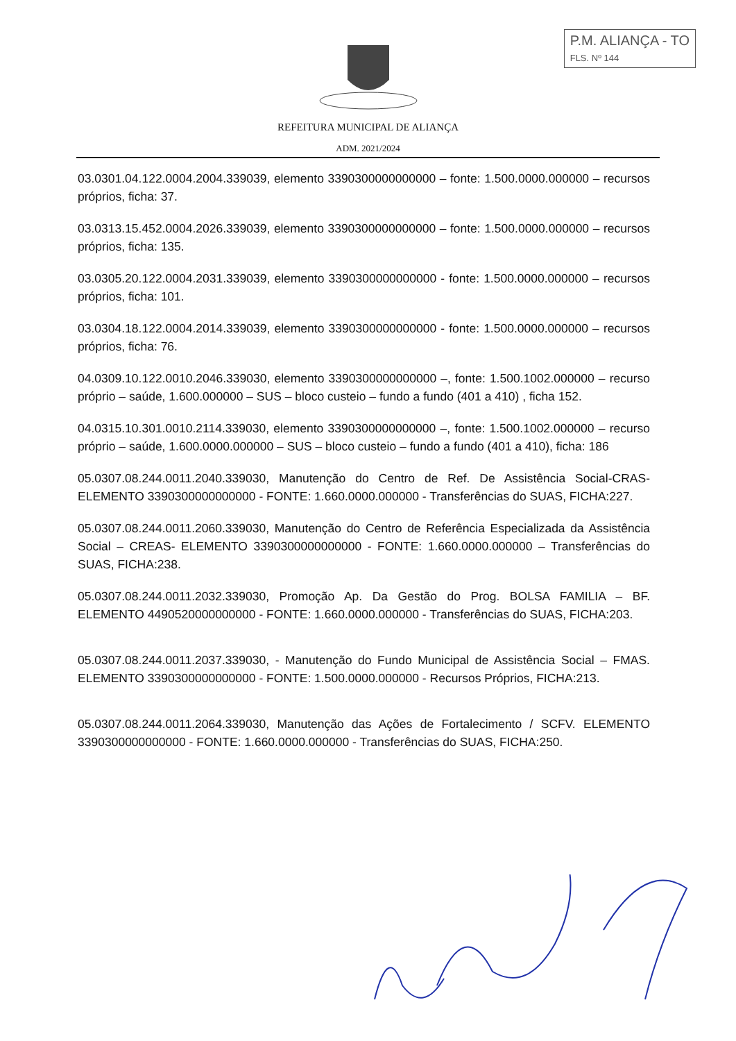P.M. ALIANÇA - TO
FLS. Nº 144
REFEITURA MUNICIPAL DE ALIANÇA
ADM. 2021/2024
03.0301.04.122.0004.2004.339039, elemento 3390300000000000 – fonte: 1.500.0000.000000 – recursos próprios, ficha: 37.
03.0313.15.452.0004.2026.339039, elemento 3390300000000000 – fonte: 1.500.0000.000000 – recursos próprios, ficha: 135.
03.0305.20.122.0004.2031.339039, elemento 3390300000000000 - fonte: 1.500.0000.000000 – recursos próprios, ficha: 101.
03.0304.18.122.0004.2014.339039, elemento 3390300000000000 - fonte: 1.500.0000.000000 – recursos próprios, ficha: 76.
04.0309.10.122.0010.2046.339030, elemento 3390300000000000 –, fonte: 1.500.1002.000000 – recurso próprio – saúde, 1.600.000000 – SUS – bloco custeio – fundo a fundo (401 a 410) , ficha 152.
04.0315.10.301.0010.2114.339030, elemento 3390300000000000 –, fonte: 1.500.1002.000000 – recurso próprio – saúde, 1.600.0000.000000 – SUS – bloco custeio – fundo a fundo (401 a 410), ficha: 186
05.0307.08.244.0011.2040.339030, Manutenção do Centro de Ref. De Assistência Social-CRAS- ELEMENTO 3390300000000000 - FONTE: 1.660.0000.000000 - Transferências do SUAS, FICHA:227.
05.0307.08.244.0011.2060.339030, Manutenção do Centro de Referência Especializada da Assistência Social – CREAS- ELEMENTO 3390300000000000 - FONTE: 1.660.0000.000000 – Transferências do SUAS, FICHA:238.
05.0307.08.244.0011.2032.339030, Promoção Ap. Da Gestão do Prog. BOLSA FAMILIA – BF. ELEMENTO 4490520000000000 - FONTE: 1.660.0000.000000 - Transferências do SUAS, FICHA:203.
05.0307.08.244.0011.2037.339030, - Manutenção do Fundo Municipal de Assistência Social – FMAS. ELEMENTO 3390300000000000 - FONTE: 1.500.0000.000000 - Recursos Próprios, FICHA:213.
05.0307.08.244.0011.2064.339030, Manutenção das Ações de Fortalecimento / SCFV. ELEMENTO 3390300000000000 - FONTE: 1.660.0000.000000 - Transferências do SUAS, FICHA:250.